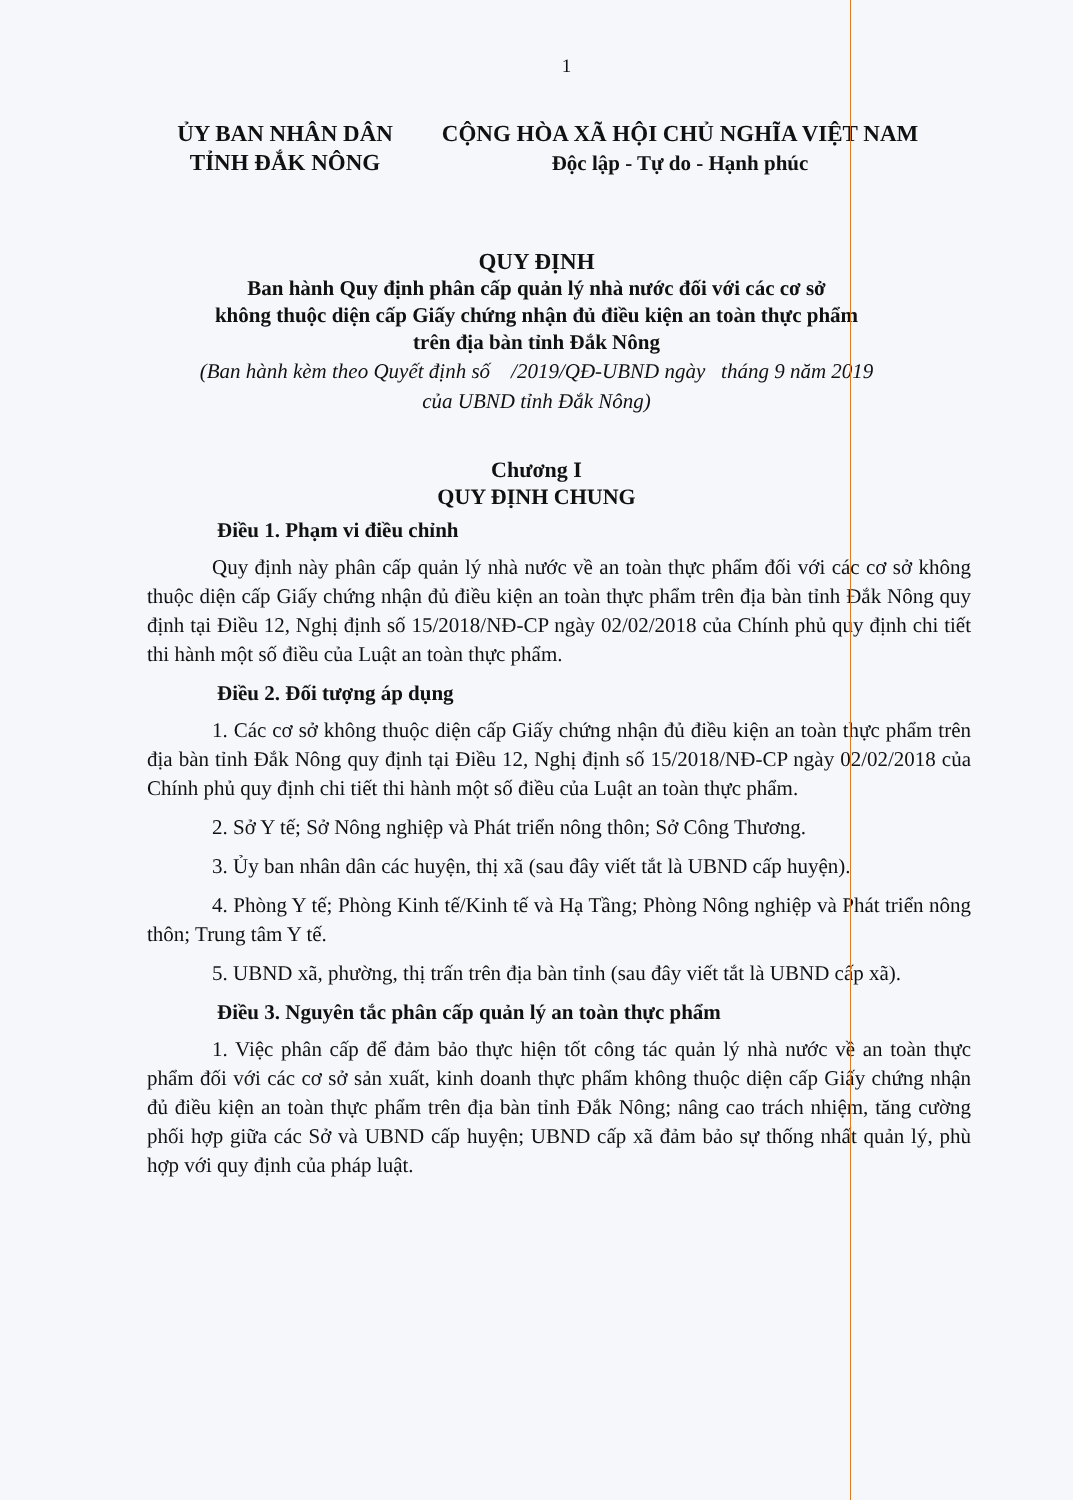1
ỦY BAN NHÂN DÂN
TỈNH ĐẮK NÔNG
CỘNG HÒA XÃ HỘI CHỦ NGHĨA VIỆT NAM
Độc lập - Tự do - Hạnh phúc
QUY ĐỊNH
Ban hành Quy định phân cấp quản lý nhà nước đối với các cơ sở
không thuộc diện cấp Giấy chứng nhận đủ điều kiện an toàn thực phẩm
trên địa bàn tỉnh Đắk Nông
(Ban hành kèm theo Quyết định số /2019/QĐ-UBND ngày tháng 9 năm 2019
của UBND tỉnh Đắk Nông)
Chương I
QUY ĐỊNH CHUNG
Điều 1. Phạm vi điều chỉnh
Quy định này phân cấp quản lý nhà nước về an toàn thực phẩm đối với các cơ sở không thuộc diện cấp Giấy chứng nhận đủ điều kiện an toàn thực phẩm trên địa bàn tỉnh Đắk Nông quy định tại Điều 12, Nghị định số 15/2018/NĐ-CP ngày 02/02/2018 của Chính phủ quy định chi tiết thi hành một số điều của Luật an toàn thực phẩm.
Điều 2. Đối tượng áp dụng
1. Các cơ sở không thuộc diện cấp Giấy chứng nhận đủ điều kiện an toàn thực phẩm trên địa bàn tỉnh Đắk Nông quy định tại Điều 12, Nghị định số 15/2018/NĐ-CP ngày 02/02/2018 của Chính phủ quy định chi tiết thi hành một số điều của Luật an toàn thực phẩm.
2. Sở Y tế; Sở Nông nghiệp và Phát triển nông thôn; Sở Công Thương.
3. Ủy ban nhân dân các huyện, thị xã (sau đây viết tắt là UBND cấp huyện).
4. Phòng Y tế; Phòng Kinh tế/Kinh tế và Hạ Tầng; Phòng Nông nghiệp và Phát triển nông thôn; Trung tâm Y tế.
5. UBND xã, phường, thị trấn trên địa bàn tỉnh (sau đây viết tắt là UBND cấp xã).
Điều 3. Nguyên tắc phân cấp quản lý an toàn thực phẩm
1. Việc phân cấp để đảm bảo thực hiện tốt công tác quản lý nhà nước về an toàn thực phẩm đối với các cơ sở sản xuất, kinh doanh thực phẩm không thuộc diện cấp Giấy chứng nhận đủ điều kiện an toàn thực phẩm trên địa bàn tỉnh Đắk Nông; nâng cao trách nhiệm, tăng cường phối hợp giữa các Sở và UBND cấp huyện; UBND cấp xã đảm bảo sự thống nhất quản lý, phù hợp với quy định của pháp luật.